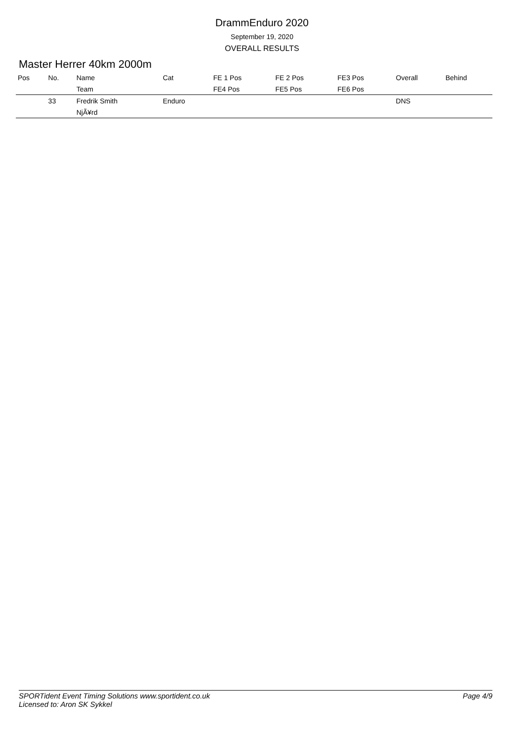DrammEnduro 2020
September 19, 2020
OVERALL RESULTS
Master Herrer 40km 2000m
| Pos | No. | Name | Cat | FE 1 Pos | FE 2 Pos | FE3 Pos | Overall | Behind |
| --- | --- | --- | --- | --- | --- | --- | --- | --- |
| | | Team | | FE4 Pos | FE5 Pos | FE6 Pos | | |
| | 33 | Fredrik Smith | Enduro | | | | DNS | |
| | | NjÃ¥rd | | | | | | |
SPORTident Event Timing Solutions www.sportident.co.uk
Licensed to: Aron SK Sykkel
Page 4/9